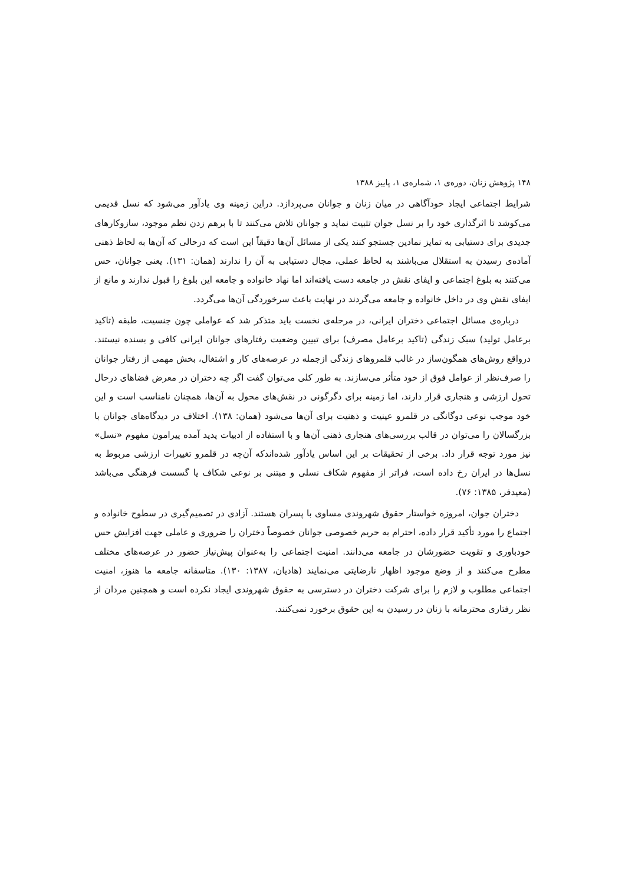۱۴۸ پژوهش زنان، دوره‌ی ۱، شماره‌ی ۱، پاییز ۱۳۸۸
شرایط اجتماعی ایجاد خودآگاهی در میان زنان و جوانان می‌پردازد. دراین زمینه وی یادآور می‌شود که نسل قدیمی می‌کوشد تا اثرگذاری خود را بر نسل جوان تثبیت نماید و جوانان تلاش می‌کنند تا با برهم زدن نظم موجود، سازوکارهای جدیدی برای دستیابی به تمایز نمادین جستجو کنند یکی از مسائل آن‌ها دقیقاً این است که درحالی که آن‌ها به لحاظ ذهنی آماده‌ی رسیدن به استقلال می‌باشند به لحاظ عملی، مجال دستیابی به آن را ندارند (همان: ۱۳۱). یعنی جوانان، حس می‌کنند به بلوغ اجتماعی و ایفای نقش در جامعه دست یافته‌اند اما نهاد خانواده و جامعه این بلوغ را قبول ندارند و مانع از ایفای نقش وی در داخل خانواده و جامعه می‌گردند در نهایت باعث سرخوردگی آن‌ها می‌گردد.
درباره‌ی مسائل اجتماعی دختران ایرانی، در مرحله‌ی نخست باید متذکر شد که عواملی چون جنسیت، طبقه (تاکید برعامل تولید) سبک زندگی (تاکید برعامل مصرف) برای تبیین وضعیت رفتارهای جوانان ایرانی کافی و بسنده نیستند. درواقع روش‌های همگون‌ساز در غالب قلمروهای زندگی ازجمله در عرصه‌های کار و اشتغال، بخش مهمی از رفتار جوانان را صرف‌نظر از عوامل فوق از خود متأثر می‌سازند. به طور کلی می‌توان گفت اگر چه دختران در معرض فضاهای درحال تحول ارزشی و هنجاری قرار دارند، اما زمینه برای دگرگونی در نقش‌های محول به آن‌ها، همچنان نامناسب است و این خود موجب نوعی دوگانگی در قلمرو عینیت و ذهنیت برای آن‌ها می‌شود (همان: ۱۳۸). اختلاف در دیدگاه‌های جوانان با بزرگسالان را می‌توان در قالب بررسی‌های هنجاری ذهنی آن‌ها و با استفاده از ادبیات پدید آمده پیرامون مفهوم «نسل» نیز مورد توجه قرار داد. برخی از تحقیقات بر این اساس یادآور شده‌اندکه آن‌چه در قلمرو تغییرات ارزشی مربوط به نسل‌ها در ایران رخ داده است، فراتر از مفهوم شکاف نسلی و مبتنی بر نوعی شکاف یا گسست فرهنگی می‌باشد (معیدفر، ۱۳۸۵: ۷۶).
دختران جوان، امروزه خواستار حقوق شهروندی مساوی با پسران هستند. آزادی در تصمیم‌گیری در سطوح خانواده و اجتماع را مورد تأکید قرار داده، احترام به حریم خصوصی جوانان خصوصاً دختران را ضروری و عاملی جهت افزایش حس خودباوری و تقویت حضورشان در جامعه می‌دانند. امنیت اجتماعی را به‌عنوان پیش‌نیاز حضور در عرصه‌های مختلف مطرح می‌کنند و از وضع موجود اظهار نارضایتی می‌نمایند (هادیان، ۱۳۸۷: ۱۳۰). متاسفانه جامعه ما هنوز، امنیت اجتماعی مطلوب و لازم را برای شرکت دختران در دسترسی به حقوق شهروندی ایجاد نکرده است و همچنین مردان از نظر رفتاری محترمانه با زنان در رسیدن به این حقوق برخورد نمی‌کنند.